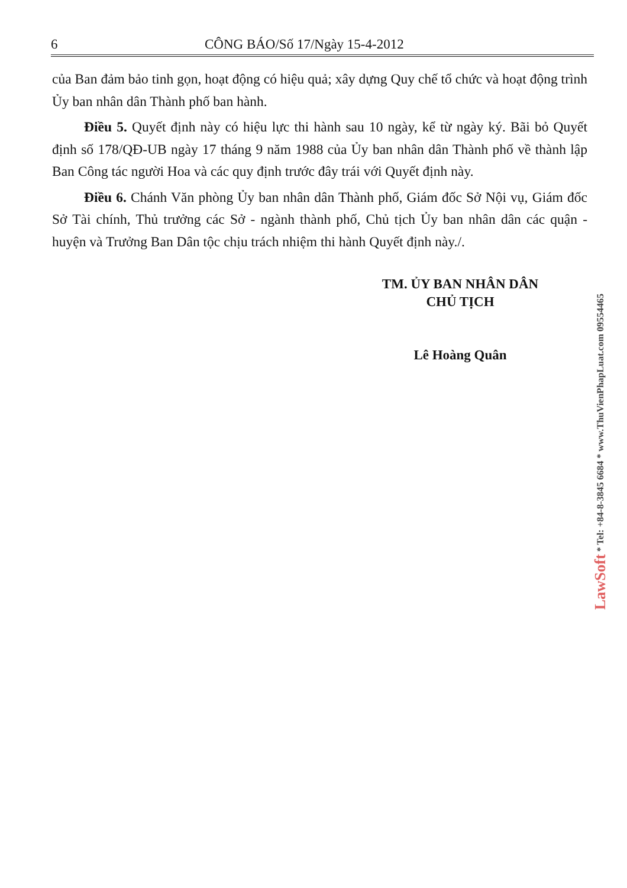6 CÔNG BÁO/Số 17/Ngày 15-4-2012
của Ban đảm bảo tinh gọn, hoạt động có hiệu quả; xây dựng Quy chế tổ chức và hoạt động trình Ủy ban nhân dân Thành phố ban hành.
Điều 5. Quyết định này có hiệu lực thi hành sau 10 ngày, kể từ ngày ký. Bãi bỏ Quyết định số 178/QĐ-UB ngày 17 tháng 9 năm 1988 của Ủy ban nhân dân Thành phố về thành lập Ban Công tác người Hoa và các quy định trước đây trái với Quyết định này.
Điều 6. Chánh Văn phòng Ủy ban nhân dân Thành phố, Giám đốc Sở Nội vụ, Giám đốc Sở Tài chính, Thủ trưởng các Sở - ngành thành phố, Chủ tịch Ủy ban nhân dân các quận - huyện và Trưởng Ban Dân tộc chịu trách nhiệm thi hành Quyết định này./.
TM. ỦY BAN NHÂN DÂN
CHỦ TỊCH
Lê Hoàng Quân
LawSoft * Tel: +84-8-3845 6684 * www.ThuVienPhapLuat.com 09554465